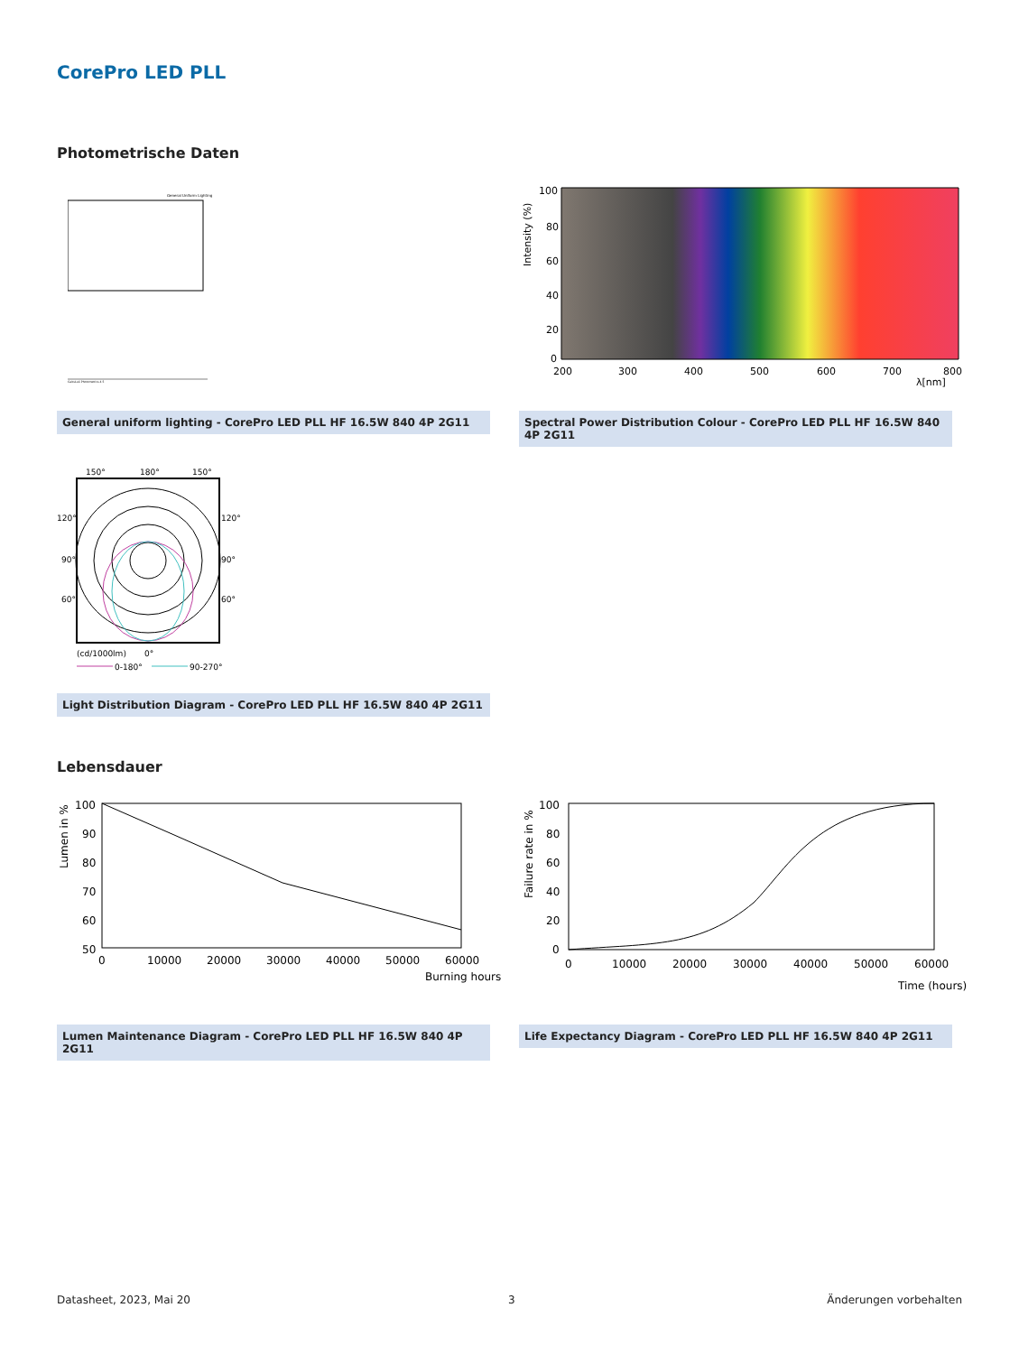CorePro LED PLL
Photometrische Daten
General Uniform Lighting
CalcuLuX Photometrics 4.5
100
80
60
40
20
0
200
300
400
500
600
700
800
λ[nm]
Intensity (%)
General uniform lighting - CorePro LED PLL HF 16.5W 840 4P 2G11
Spectral Power Distribution Colour - CorePro LED PLL HF 16.5W 840 4P 2G11
150°
180°
150°
120°
120°
90°
90°
60°
60°
(cd/1000lm)
0°
0-180°
90-270°
Light Distribution Diagram - CorePro LED PLL HF 16.5W 840 4P 2G11
Lebensdauer
100
90
80
70
60
50
0
10000
20000
30000
40000
50000
60000
Burning hours
Lumen in %
100
80
60
40
20
0
0
10000
20000
30000
40000
50000
60000
Time (hours)
Failure rate in %
Lumen Maintenance Diagram - CorePro LED PLL HF 16.5W 840 4P 2G11
Life Expectancy Diagram - CorePro LED PLL HF 16.5W 840 4P 2G11
Datasheet, 2023, Mai 20 3 Änderungen vorbehalten